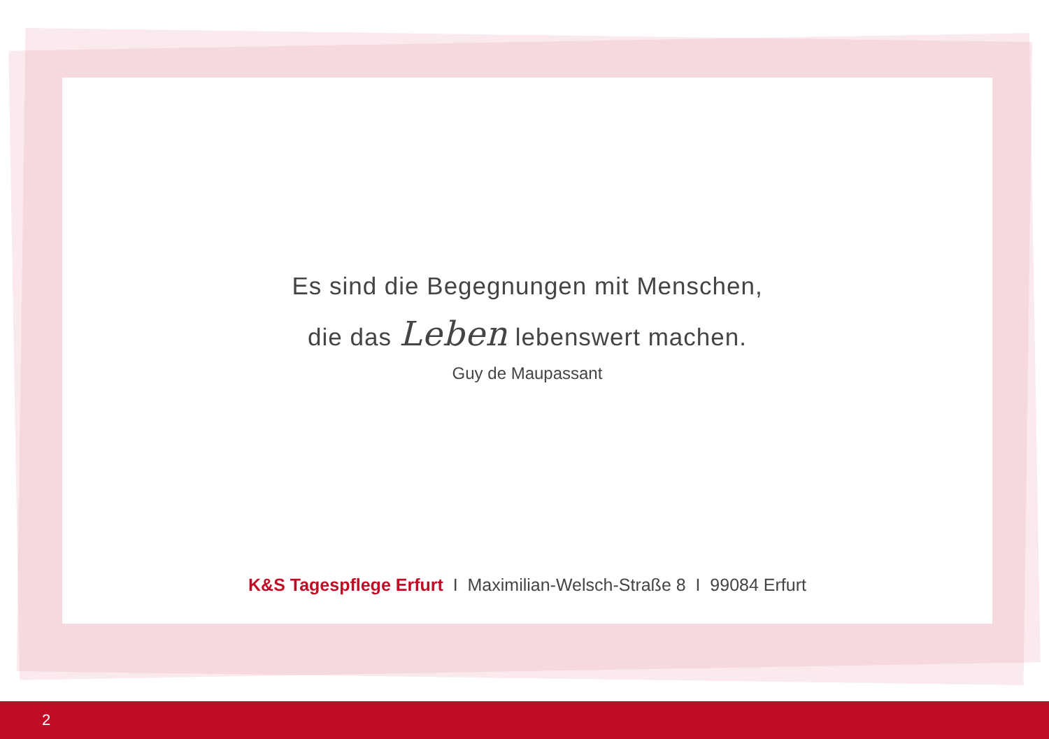Es sind die Begegnungen mit Menschen,
die das Leben lebenswert machen.
Guy de Maupassant
K&S Tagespflege Erfurt I Maximilian-Welsch-Straße 8 I 99084 Erfurt
2